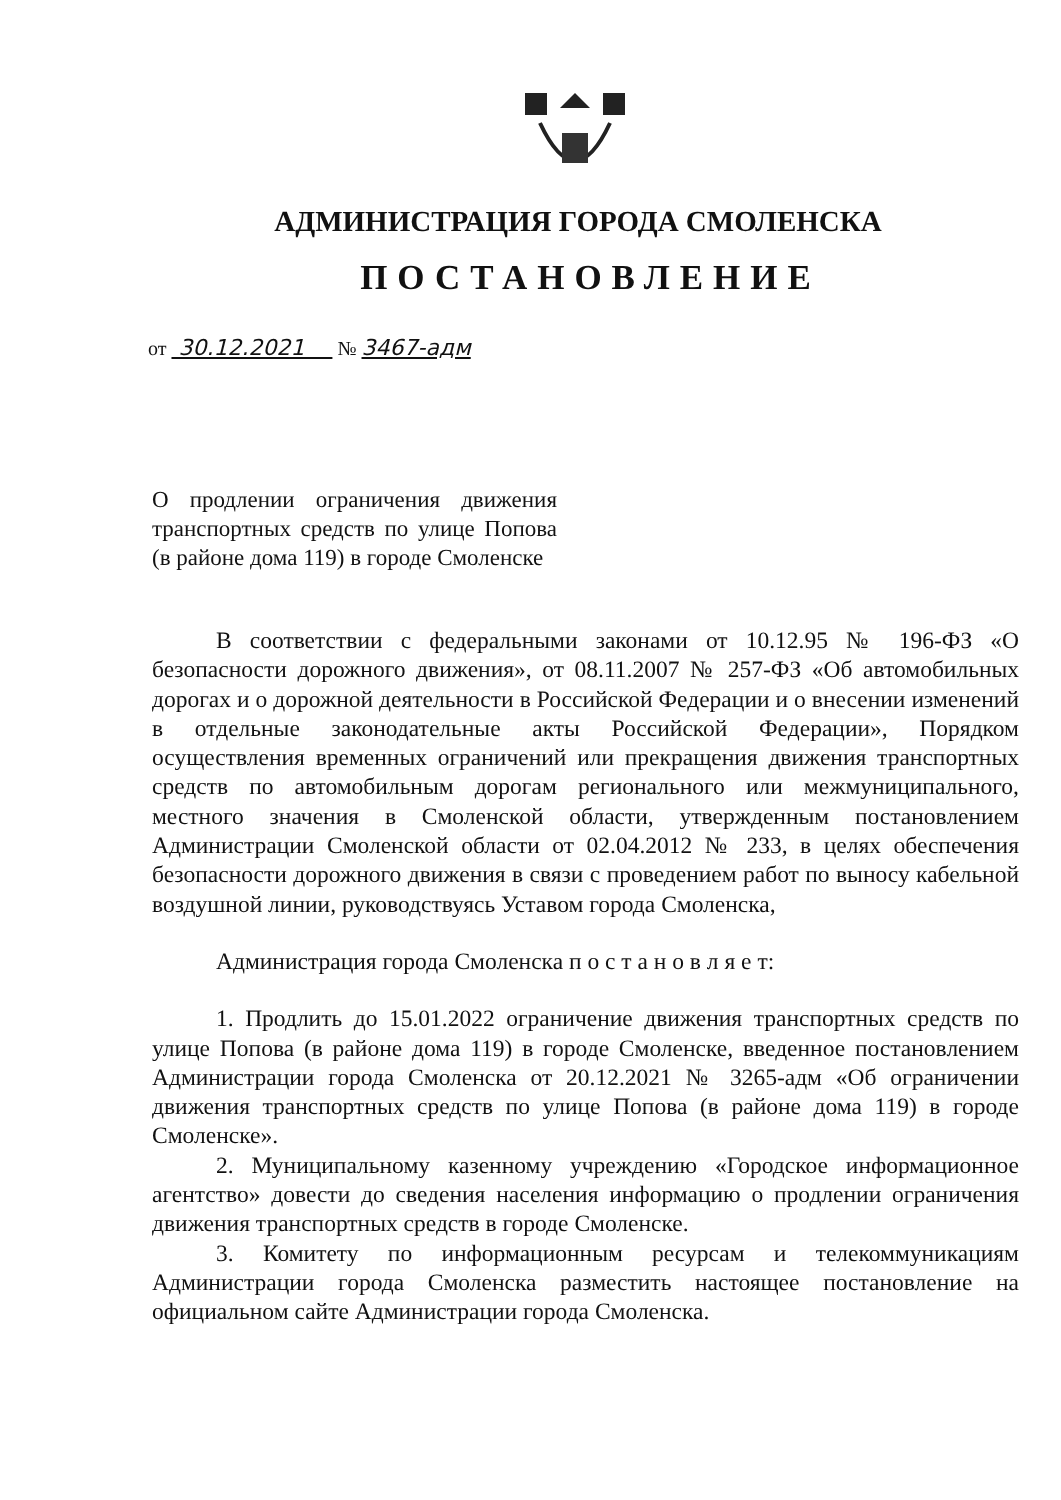АДМИНИСТРАЦИЯ ГОРОДА СМОЛЕНСКА
ПОСТАНОВЛЕНИЕ
от 30.12.2021 № 3467-адм
О продлении ограничения движения транспортных средств по улице Попова (в районе дома 119) в городе Смоленске
В соответствии с федеральными законами от 10.12.95 № 196-ФЗ «О безопасности дорожного движения», от 08.11.2007 № 257-ФЗ «Об автомобильных дорогах и о дорожной деятельности в Российской Федерации и о внесении изменений в отдельные законодательные акты Российской Федерации», Порядком осуществления временных ограничений или прекращения движения транспортных средств по автомобильным дорогам регионального или межмуниципального, местного значения в Смоленской области, утвержденным постановлением Администрации Смоленской области от 02.04.2012 № 233, в целях обеспечения безопасности дорожного движения в связи с проведением работ по выносу кабельной воздушной линии, руководствуясь Уставом города Смоленска,
Администрация города Смоленска п о с т а н о в л я е т:
1. Продлить до 15.01.2022 ограничение движения транспортных средств по улице Попова (в районе дома 119) в городе Смоленске, введенное постановлением Администрации города Смоленска от 20.12.2021 № 3265-адм «Об ограничении движения транспортных средств по улице Попова (в районе дома 119) в городе Смоленске».
2. Муниципальному казенному учреждению «Городское информационное агентство» довести до сведения населения информацию о продлении ограничения движения транспортных средств в городе Смоленске.
3. Комитету по информационным ресурсам и телекоммуникациям Администрации города Смоленска разместить настоящее постановление на официальном сайте Администрации города Смоленска.